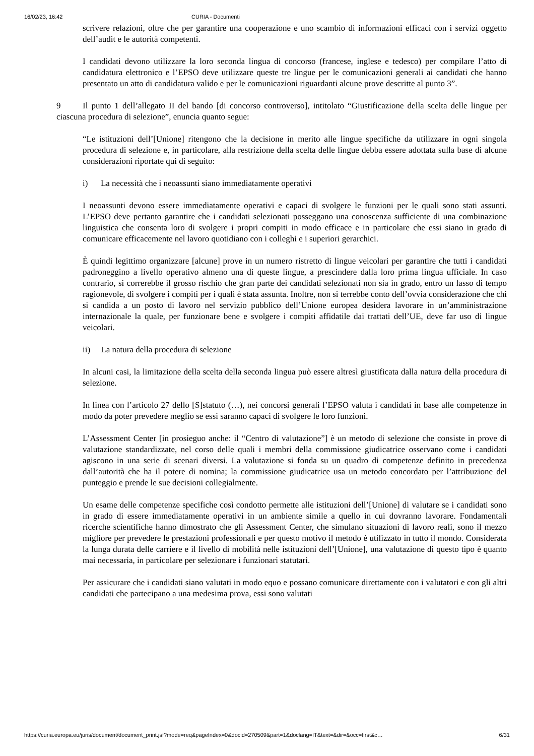16/02/23, 16:42 CURIA - Documenti
scrivere relazioni, oltre che per garantire una cooperazione e uno scambio di informazioni efficaci con i servizi oggetto dell’audit e le autorità competenti.
I candidati devono utilizzare la loro seconda lingua di concorso (francese, inglese e tedesco) per compilare l’atto di candidatura elettronico e l’EPSO deve utilizzare queste tre lingue per le comunicazioni generali ai candidati che hanno presentato un atto di candidatura valido e per le comunicazioni riguardanti alcune prove descritte al punto 3”.
9 Il punto 1 dell’allegato II del bando [di concorso controverso], intitolato “Giustificazione della scelta delle lingue per ciascuna procedura di selezione”, enuncia quanto segue:
“Le istituzioni dell’[Unione] ritengono che la decisione in merito alle lingue specifiche da utilizzare in ogni singola procedura di selezione e, in particolare, alla restrizione della scelta delle lingue debba essere adottata sulla base di alcune considerazioni riportate qui di seguito:
i) La necessità che i neoassunti siano immediatamente operativi
I neoassunti devono essere immediatamente operativi e capaci di svolgere le funzioni per le quali sono stati assunti. L’EPSO deve pertanto garantire che i candidati selezionati posseggano una conoscenza sufficiente di una combinazione linguistica che consenta loro di svolgere i propri compiti in modo efficace e in particolare che essi siano in grado di comunicare efficacemente nel lavoro quotidiano con i colleghi e i superiori gerarchici.
È quindi legittimo organizzare [alcune] prove in un numero ristretto di lingue veicolari per garantire che tutti i candidati padroneggino a livello operativo almeno una di queste lingue, a prescindere dalla loro prima lingua ufficiale. In caso contrario, si correrebbe il grosso rischio che gran parte dei candidati selezionati non sia in grado, entro un lasso di tempo ragionevole, di svolgere i compiti per i quali è stata assunta. Inoltre, non si terrebbe conto dell’ovvia considerazione che chi si candida a un posto di lavoro nel servizio pubblico dell’Unione europea desidera lavorare in un’amministrazione internazionale la quale, per funzionare bene e svolgere i compiti affidatile dai trattati dell’UE, deve far uso di lingue veicolari.
ii) La natura della procedura di selezione
In alcuni casi, la limitazione della scelta della seconda lingua può essere altresì giustificata dalla natura della procedura di selezione.
In linea con l’articolo 27 dello [S]statuto (…), nei concorsi generali l’EPSO valuta i candidati in base alle competenze in modo da poter prevedere meglio se essi saranno capaci di svolgere le loro funzioni.
L’Assessment Center [in prosieguo anche: il “Centro di valutazione”] è un metodo di selezione che consiste in prove di valutazione standardizzate, nel corso delle quali i membri della commissione giudicatrice osservano come i candidati agiscono in una serie di scenari diversi. La valutazione si fonda su un quadro di competenze definito in precedenza dall’autorità che ha il potere di nomina; la commissione giudicatrice usa un metodo concordato per l’attribuzione del punteggio e prende le sue decisioni collegialmente.
Un esame delle competenze specifiche così condotto permette alle istituzioni dell’[Unione] di valutare se i candidati sono in grado di essere immediatamente operativi in un ambiente simile a quello in cui dovranno lavorare. Fondamentali ricerche scientifiche hanno dimostrato che gli Assessment Center, che simulano situazioni di lavoro reali, sono il mezzo migliore per prevedere le prestazioni professionali e per questo motivo il metodo è utilizzato in tutto il mondo. Considerata la lunga durata delle carriere e il livello di mobilità nelle istituzioni dell’[Unione], una valutazione di questo tipo è quanto mai necessaria, in particolare per selezionare i funzionari statutari.
Per assicurare che i candidati siano valutati in modo equo e possano comunicare direttamente con i valutatori e con gli altri candidati che partecipano a una medesima prova, essi sono valutati
https://curia.europa.eu/juris/document/document_print.jsf?mode=req&pageIndex=0&docid=270509&part=1&doclang=IT&text=&dir=&occ=first&c… 6/31